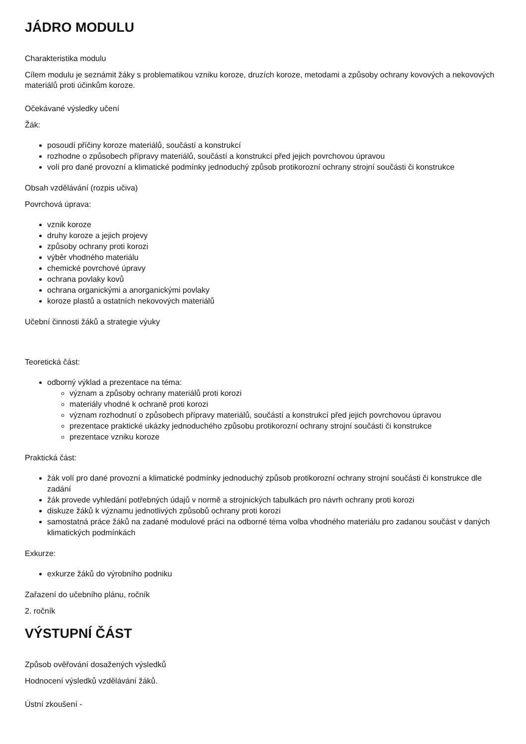JÁDRO MODULU
Charakteristika modulu
Cílem modulu je seznámit žáky s problematikou vzniku koroze, druzích koroze, metodami a způsoby ochrany kovových a nekovových materiálů proti účinkům koroze.
Očekávané výsledky učení
Žák:
posoudí příčiny koroze materiálů, součástí a konstrukcí
rozhodne o způsobech přípravy materiálů, součástí a konstrukcí před jejich povrchovou úpravou
volí pro dané provozní a klimatické podmínky jednoduchý způsob protikorozní ochrany strojní součásti či konstrukce
Obsah vzdělávání (rozpis učiva)
Povrchová úprava:
vznik koroze
druhy koroze a jejich projevy
způsoby ochrany proti korozi
výběr vhodného materiálu
chemické povrchové úpravy
ochrana povlaky kovů
ochrana organickými a anorganickými povlaky
koroze plastů a ostatních nekovových materiálů
Učební činnosti žáků a strategie výuky
Teoretická část:
odborný výklad a prezentace na téma:
význam a způsoby ochrany materiálů proti korozi
materiály vhodné k ochraně proti korozi
význam rozhodnutí o způsobech přípravy materiálů, součástí a konstrukcí před jejich povrchovou úpravou
prezentace praktické ukázky jednoduchého způsobu protikorozní ochrany strojní součásti či konstrukce
prezentace vzniku koroze
Praktická část:
žák volí pro dané provozní a klimatické podmínky jednoduchý způsob protikorozní ochrany strojní součásti či konstrukce dle zadání
žák provede vyhledání potřebných údajů v normě a strojnických tabulkách pro návrh ochrany proti korozi
diskuze žáků k významu jednotlivých způsobů ochrany proti korozi
samostatná práce žáků na zadané modulové práci na odborné téma volba vhodného materiálu pro zadanou součást v daných klimatických podmínkách
Exkurze:
exkurze žáků do výrobního podniku
Zařazení do učebního plánu, ročník
2. ročník
VÝSTUPNÍ ČÁST
Způsob ověřování dosažených výsledků
Hodnocení výsledků vzdělávání žáků.
Ústní zkoušení -